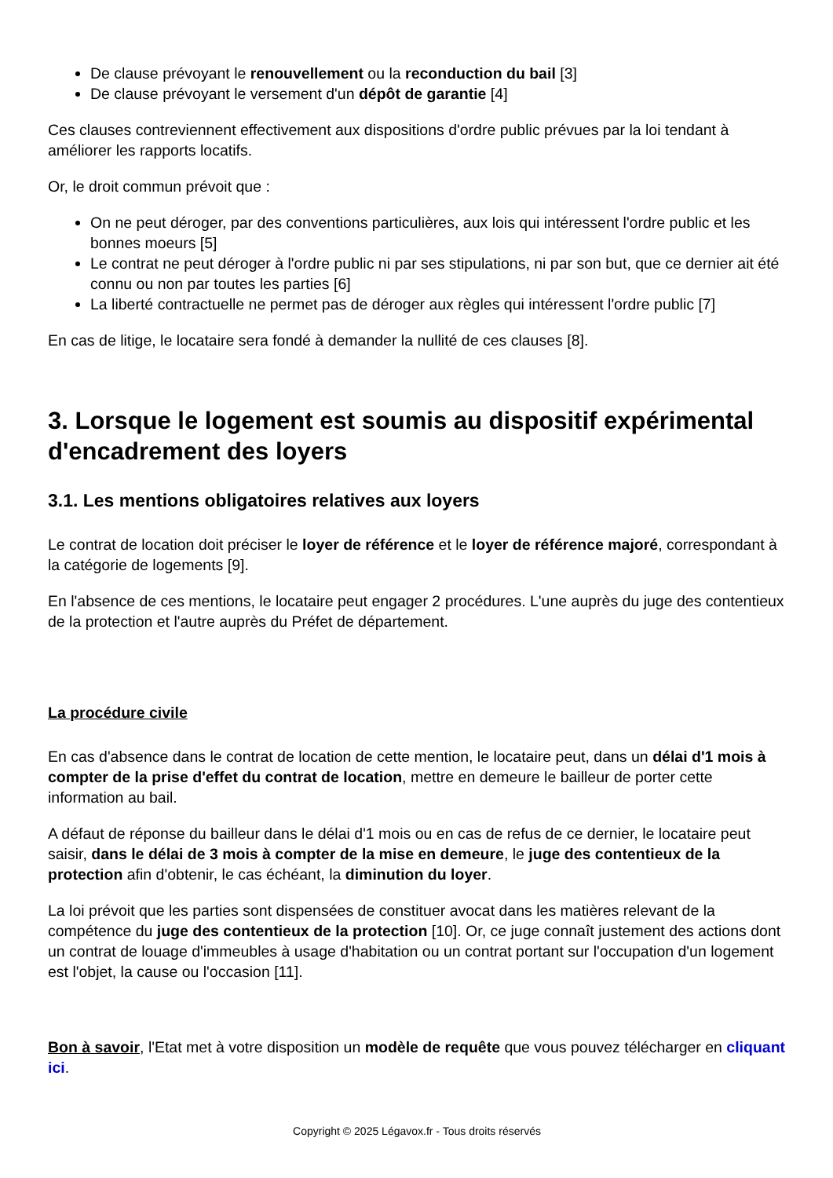De clause prévoyant le renouvellement ou la reconduction du bail [3]
De clause prévoyant le versement d'un dépôt de garantie [4]
Ces clauses contreviennent effectivement aux dispositions d'ordre public prévues par la loi tendant à améliorer les rapports locatifs.
Or, le droit commun prévoit que :
On ne peut déroger, par des conventions particulières, aux lois qui intéressent l'ordre public et les bonnes moeurs [5]
Le contrat ne peut déroger à l'ordre public ni par ses stipulations, ni par son but, que ce dernier ait été connu ou non par toutes les parties [6]
La liberté contractuelle ne permet pas de déroger aux règles qui intéressent l'ordre public [7]
En cas de litige, le locataire sera fondé à demander la nullité de ces clauses [8].
3. Lorsque le logement est soumis au dispositif expérimental d'encadrement des loyers
3.1. Les mentions obligatoires relatives aux loyers
Le contrat de location doit préciser le loyer de référence et le loyer de référence majoré, correspondant à la catégorie de logements [9].
En l'absence de ces mentions, le locataire peut engager 2 procédures. L'une auprès du juge des contentieux de la protection et l'autre auprès du Préfet de département.
La procédure civile
En cas d'absence dans le contrat de location de cette mention, le locataire peut, dans un délai d'1 mois à compter de la prise d'effet du contrat de location, mettre en demeure le bailleur de porter cette information au bail.
A défaut de réponse du bailleur dans le délai d'1 mois ou en cas de refus de ce dernier, le locataire peut saisir, dans le délai de 3 mois à compter de la mise en demeure, le juge des contentieux de la protection afin d'obtenir, le cas échéant, la diminution du loyer.
La loi prévoit que les parties sont dispensées de constituer avocat dans les matières relevant de la compétence du juge des contentieux de la protection [10]. Or, ce juge connaît justement des actions dont un contrat de louage d'immeubles à usage d'habitation ou un contrat portant sur l'occupation d'un logement est l'objet, la cause ou l'occasion [11].
Bon à savoir, l'Etat met à votre disposition un modèle de requête que vous pouvez télécharger en cliquant ici.
Copyright © 2025 Légavox.fr - Tous droits réservés